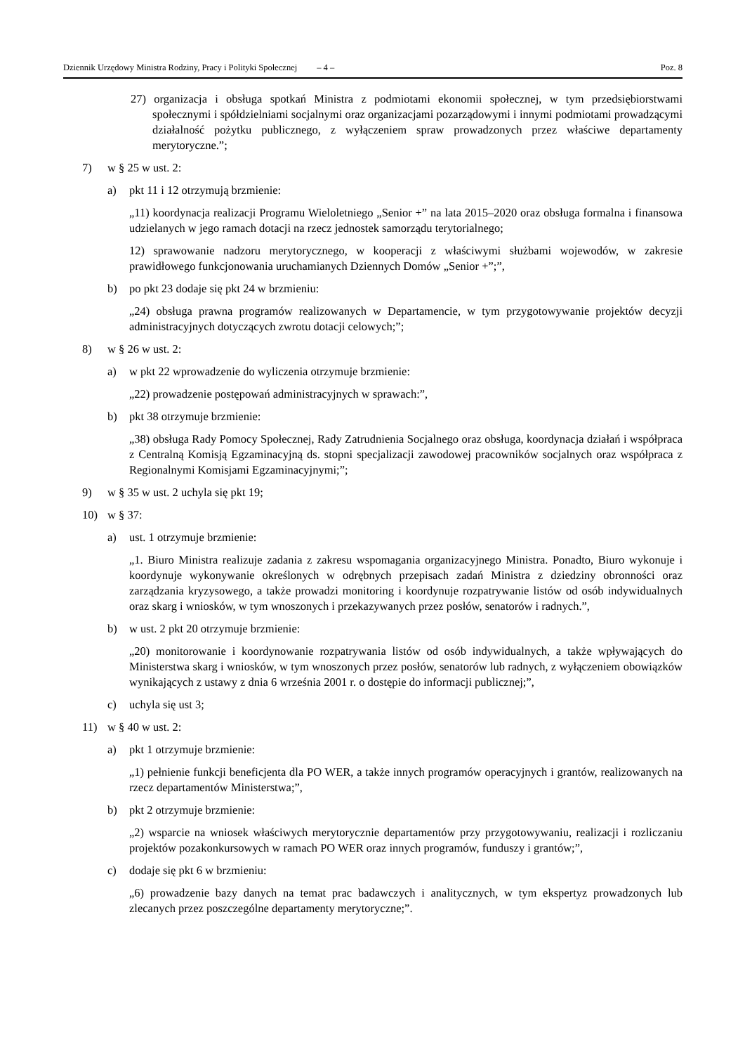Dziennik Urzędowy Ministra Rodziny, Pracy i Polityki Społecznej – 4 – Poz. 8
27) organizacja i obsługa spotkań Ministra z podmiotami ekonomii społecznej, w tym przedsiębiorstwami społecznymi i spółdzielniami socjalnymi oraz organizacjami pozarządowymi i innymi podmiotami prowadzącymi działalność pożytku publicznego, z wyłączeniem spraw prowadzonych przez właściwe departamenty merytoryczne.”;
7) w § 25 w ust. 2:
a) pkt 11 i 12 otrzymują brzmienie:
„11) koordynacja realizacji Programu Wieloletniego „Senior +” na lata 2015–2020 oraz obsługa formalna i finansowa udzielanych w jego ramach dotacji na rzecz jednostek samorządu terytorialnego;
12) sprawowanie nadzoru merytorycznego, w kooperacji z właściwymi służbami wojewodów, w zakresie prawidłowego funkcjonowania uruchamianych Dziennych Domów „Senior +”;”,
b) po pkt 23 dodaje się pkt 24 w brzmieniu:
„24) obsługa prawna programów realizowanych w Departamencie, w tym przygotowywanie projektów decyzji administracyjnych dotyczących zwrotu dotacji celowych;”;
8) w § 26 w ust. 2:
a) w pkt 22 wprowadzenie do wyliczenia otrzymuje brzmienie:
„22) prowadzenie postępowań administracyjnych w sprawach:”,
b) pkt 38 otrzymuje brzmienie:
„38) obsługa Rady Pomocy Społecznej, Rady Zatrudnienia Socjalnego oraz obsługa, koordynacja działań i współpraca z Centralną Komisją Egzaminacyjną ds. stopni specjalizacji zawodowej pracowników socjalnych oraz współpraca z Regionalnymi Komisjami Egzaminacyjnymi;”;
9) w § 35 w ust. 2 uchyla się pkt 19;
10) w § 37:
a) ust. 1 otrzymuje brzmienie:
„1. Biuro Ministra realizuje zadania z zakresu wspomagania organizacyjnego Ministra. Ponadto, Biuro wykonuje i koordynuje wykonywanie określonych w odrębnych przepisach zadań Ministra z dziedziny obronności oraz zarządzania kryzysowego, a także prowadzi monitoring i koordynuje rozpatrywanie listów od osób indywidualnych oraz skarg i wniosków, w tym wnoszonych i przekazywanych przez posłów, senatorów i radnych.”,
b) w ust. 2 pkt 20 otrzymuje brzmienie:
„20) monitorowanie i koordynowanie rozpatrywania listów od osób indywidualnych, a także wpływających do Ministerstwa skarg i wniosków, w tym wnoszonych przez posłów, senatorów lub radnych, z wyłączeniem obowiązków wynikających z ustawy z dnia 6 września 2001 r. o dostępie do informacji publicznej;”,
c) uchyla się ust 3;
11) w § 40 w ust. 2:
a) pkt 1 otrzymuje brzmienie:
„1) pełnienie funkcji beneficjenta dla PO WER, a także innych programów operacyjnych i grantów, realizowanych na rzecz departamentów Ministerstwa;”,
b) pkt 2 otrzymuje brzmienie:
„2) wsparcie na wniosek właściwych merytorycznie departamentów przy przygotowywaniu, realizacji i rozliczaniu projektów pozakonkursowych w ramach PO WER oraz innych programów, funduszy i grantów;”,
c) dodaje się pkt 6 w brzmieniu:
„6) prowadzenie bazy danych na temat prac badawczych i analitycznych, w tym ekspertyz prowadzonych lub zlecanych przez poszczególne departamenty merytoryczne;”.